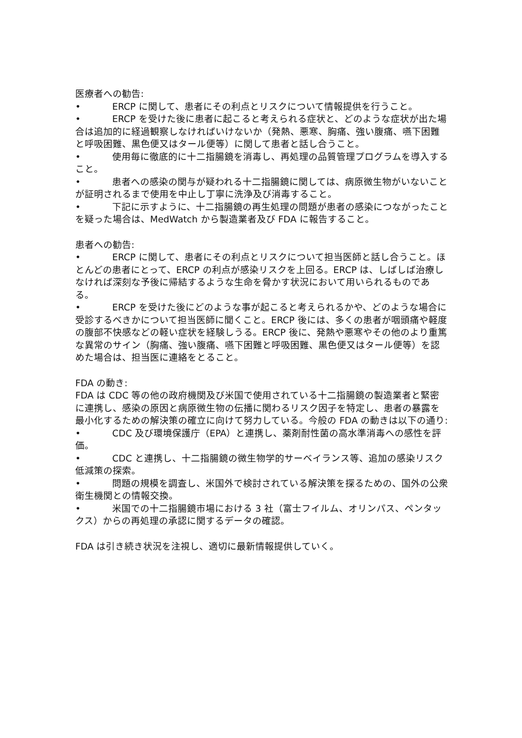医療者への勧告:
• ERCP に関して、患者にその利点とリスクについて情報提供を行うこと。
• ERCP を受けた後に患者に起こると考えられる症状と、どのような症状が出た場合は追加的に経過観察しなければいけないか（発熱、悪寒、胸痛、強い腹痛、嚥下困難と呼吸困難、黒色便又はタール便等）に関して患者と話し合うこと。
• 使用毎に徹底的に十二指腸鏡を消毒し、再処理の品質管理プログラムを導入すること。
• 患者への感染の関与が疑われる十二指腸鏡に関しては、病原微生物がいないことが証明されるまで使用を中止し丁寧に洗浄及び消毒すること。
• 下記に示すように、十二指腸鏡の再生処理の問題が患者の感染につながったことを疑った場合は、MedWatch から製造業者及び FDA に報告すること。
患者への勧告:
• ERCP に関して、患者にその利点とリスクについて担当医師と話し合うこと。ほとんどの患者にとって、ERCP の利点が感染リスクを上回る。ERCP は、しばしば治療しなければ深刻な予後に帰結するような生命を脅かす状況において用いられるものである。
• ERCP を受けた後にどのような事が起こると考えられるかや、どのような場合に受診するべきかについて担当医師に聞くこと。ERCP 後には、多くの患者が咽頭痛や軽度の腹部不快感などの軽い症状を経験しうる。ERCP 後に、発熱や悪寒やその他のより重篤な異常のサイン（胸痛、強い腹痛、嚥下困難と呼吸困難、黒色便又はタール便等）を認めた場合は、担当医に連絡をとること。
FDA の動き:
FDA は CDC 等の他の政府機関及び米国で使用されている十二指腸鏡の製造業者と緊密に連携し、感染の原因と病原微生物の伝播に関わるリスク因子を特定し、患者の暴露を最小化するための解決策の確立に向けて努力している。今般の FDA の動きは以下の通り:
• CDC 及び環境保護庁（EPA）と連携し、薬剤耐性菌の高水準消毒への感性を評価。
• CDC と連携し、十二指腸鏡の微生物学的サーベイランス等、追加の感染リスク低減策の探索。
• 問題の規模を調査し、米国外で検討されている解決策を探るための、国外の公衆衛生機関との情報交換。
• 米国での十二指腸鏡市場における 3 社（富士フイルム、オリンパス、ペンタックス）からの再処理の承認に関するデータの確認。
FDA は引き続き状況を注視し、適切に最新情報提供していく。